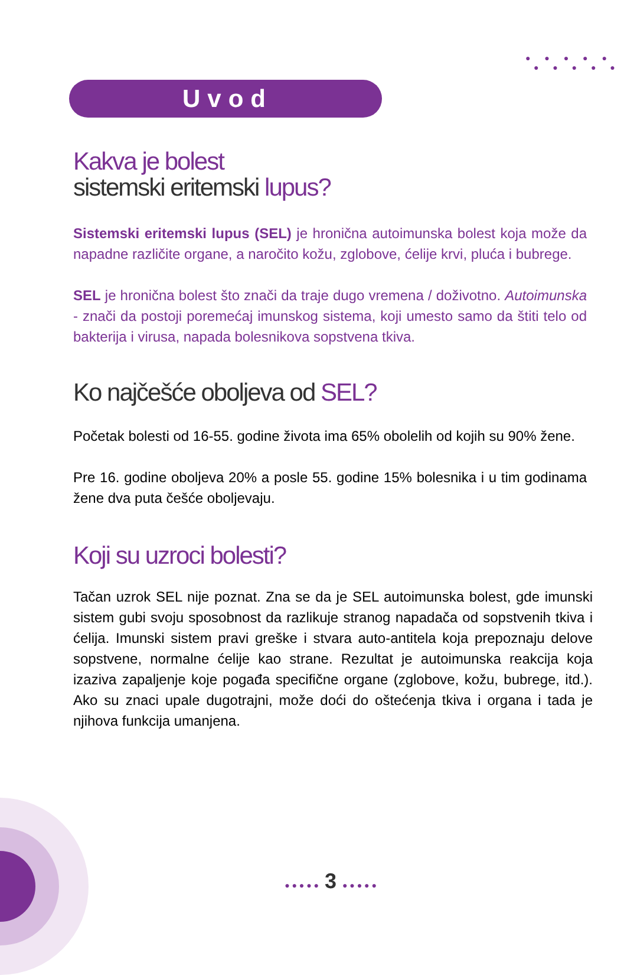● ● ● ● ●
● ● ● ● ●
Uvod
Kakva je bolest
sistemski eritemski lupus?
Sistemski eritemski lupus (SEL) je hronična autoimunska bolest koja može da napadne različite organe, a naročito kožu, zglobove, ćelije krvi, pluća i bubrege.
SEL je hronična bolest što znači da traje dugo vremena / doživotno. Autoimunska - znači da postoji poremećaj imunskog sistema, koji umesto samo da štiti telo od bakterija i virusa, napada bolesnikova sopstvena tkiva.
Ko najčešće oboljeva od SEL?
Početak bolesti od 16-55. godine života ima 65% obolelih od kojih su 90% žene.
Pre 16. godine oboljeva 20% a posle 55. godine 15% bolesnika i u tim godinama žene dva puta češće oboljevaju.
Koji su uzroci bolesti?
Tačan uzrok SEL nije poznat. Zna se da je SEL autoimunska bolest, gde imunski sistem gubi svoju sposobnost da razlikuje stranog napadača od sopstvenih tkiva i ćelija. Imunski sistem pravi greške i stvara auto-antitela koja prepoznaju delove sopstvene, normalne ćelije kao strane. Rezultat je autoimunska reakcija koja izaziva zapaljenje koje pogađa specifične organe (zglobove, kožu, bubrege, itd.). Ako su znaci upale dugotrajni, može doći do oštećenja tkiva i organa i tada je njihova funkcija umanjena.
● ● ● ● ● 3 ● ● ● ● ●